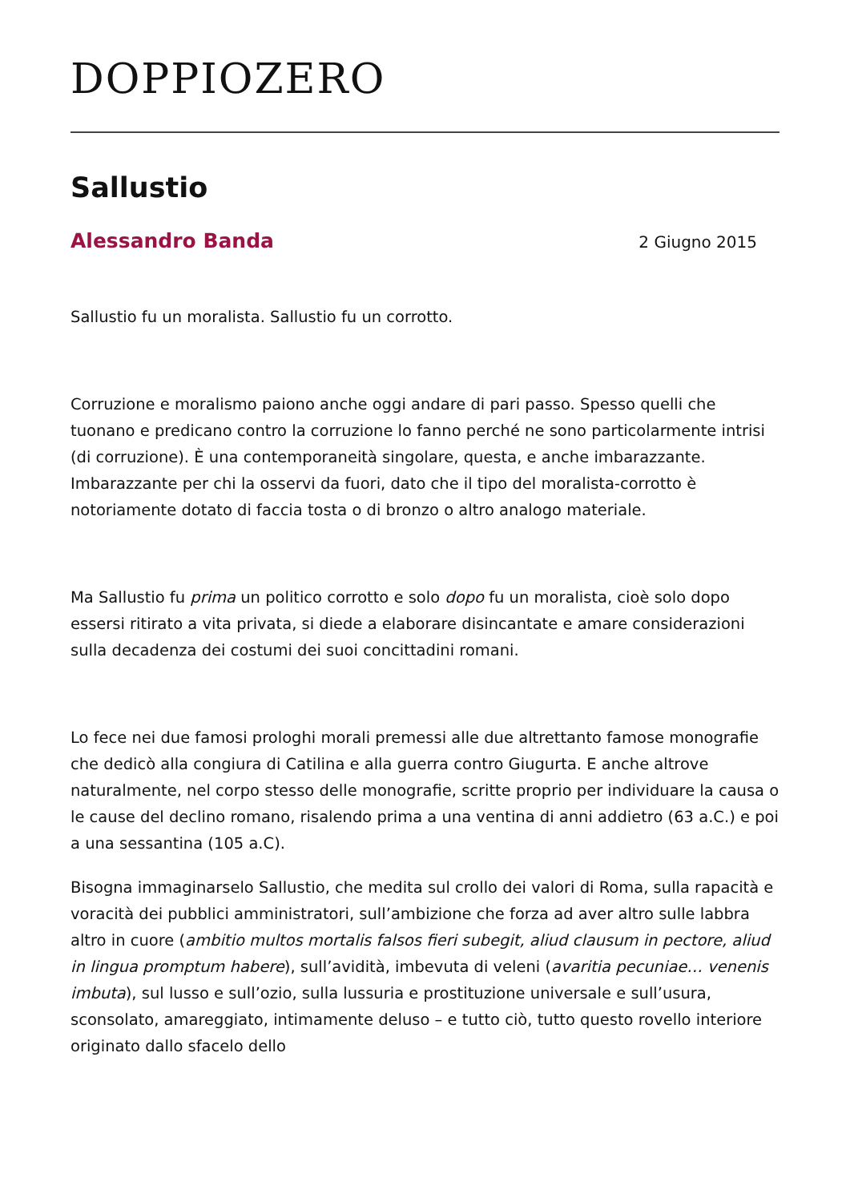DOPPIOZERO
Sallustio
Alessandro Banda 2 Giugno 2015
Sallustio fu un moralista. Sallustio fu un corrotto.
Corruzione e moralismo paiono anche oggi andare di pari passo. Spesso quelli che tuonano e predicano contro la corruzione lo fanno perché ne sono particolarmente intrisi (di corruzione). È una contemporaneità singolare, questa, e anche imbarazzante. Imbarazzante per chi la osservi da fuori, dato che il tipo del moralista-corrotto è notoriamente dotato di faccia tosta o di bronzo o altro analogo materiale.
Ma Sallustio fu prima un politico corrotto e solo dopo fu un moralista, cioè solo dopo essersi ritirato a vita privata, si diede a elaborare disincantate e amare considerazioni sulla decadenza dei costumi dei suoi concittadini romani.
Lo fece nei due famosi prologhi morali premessi alle due altrettanto famose monografie che dedicò alla congiura di Catilina e alla guerra contro Giugurta. E anche altrove naturalmente, nel corpo stesso delle monografie, scritte proprio per individuare la causa o le cause del declino romano, risalendo prima a una ventina di anni addietro (63 a.C.) e poi a una sessantina (105 a.C).
Bisogna immaginarselo Sallustio, che medita sul crollo dei valori di Roma, sulla rapacità e voracità dei pubblici amministratori, sull’ambizione che forza ad aver altro sulle labbra altro in cuore (ambitio multos mortalis falsos fieri subegit, aliud clausum in pectore, aliud in lingua promptum habere), sull’avidità, imbevuta di veleni (avaritia pecuniae… venenis imbuta), sul lusso e sull’ozio, sulla lussuria e prostituzione universale e sull’usura, sconsolato, amareggiato, intimamente deluso – e tutto ciò, tutto questo rovello interiore originato dallo sfacelo dello